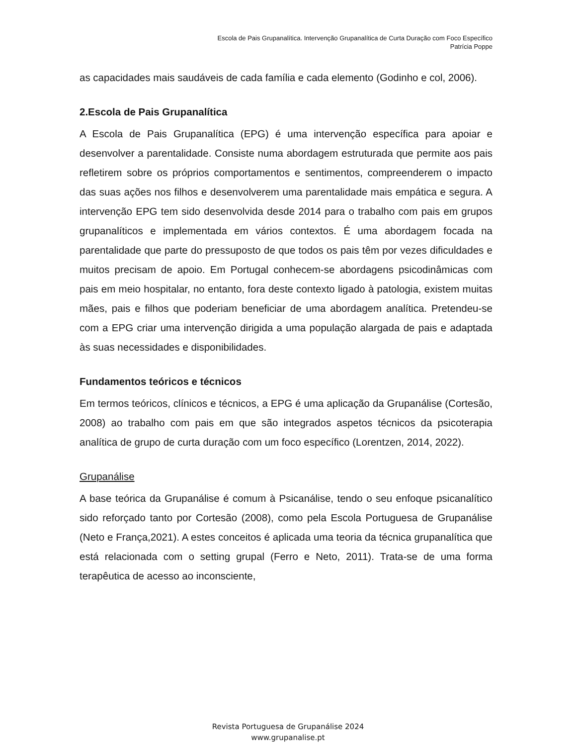Escola de Pais Grupanalítica. Intervenção Grupanalítica de Curta Duração com Foco Específico
Patrícia Poppe
as capacidades mais saudáveis de cada família e cada elemento (Godinho e col, 2006).
2.Escola de Pais Grupanalítica
A Escola de Pais Grupanalítica (EPG) é uma intervenção específica para apoiar e desenvolver a parentalidade. Consiste numa abordagem estruturada que permite aos pais refletirem sobre os próprios comportamentos e sentimentos, compreenderem o impacto das suas ações nos filhos e desenvolverem uma parentalidade mais empática e segura. A intervenção EPG tem sido desenvolvida desde 2014 para o trabalho com pais em grupos grupanalíticos e implementada em vários contextos. É uma abordagem focada na parentalidade que parte do pressuposto de que todos os pais têm por vezes dificuldades e muitos precisam de apoio. Em Portugal conhecem-se abordagens psicodinâmicas com pais em meio hospitalar, no entanto, fora deste contexto ligado à patologia, existem muitas mães, pais e filhos que poderiam beneficiar de uma abordagem analítica. Pretendeu-se com a EPG criar uma intervenção dirigida a uma população alargada de pais e adaptada às suas necessidades e disponibilidades.
Fundamentos teóricos e técnicos
Em termos teóricos, clínicos e técnicos, a EPG é uma aplicação da Grupanálise (Cortesão, 2008) ao trabalho com pais em que são integrados aspetos técnicos da psicoterapia analítica de grupo de curta duração com um foco específico (Lorentzen, 2014, 2022).
Grupanálise
A base teórica da Grupanálise é comum à Psicanálise, tendo o seu enfoque psicanalítico sido reforçado tanto por Cortesão (2008), como pela Escola Portuguesa de Grupanálise (Neto e França,2021). A estes conceitos é aplicada uma teoria da técnica grupanalítica que está relacionada com o setting grupal (Ferro e Neto, 2011). Trata-se de uma forma terapêutica de acesso ao inconsciente,
Revista Portuguesa de Grupanálise 2024
www.grupanalise.pt